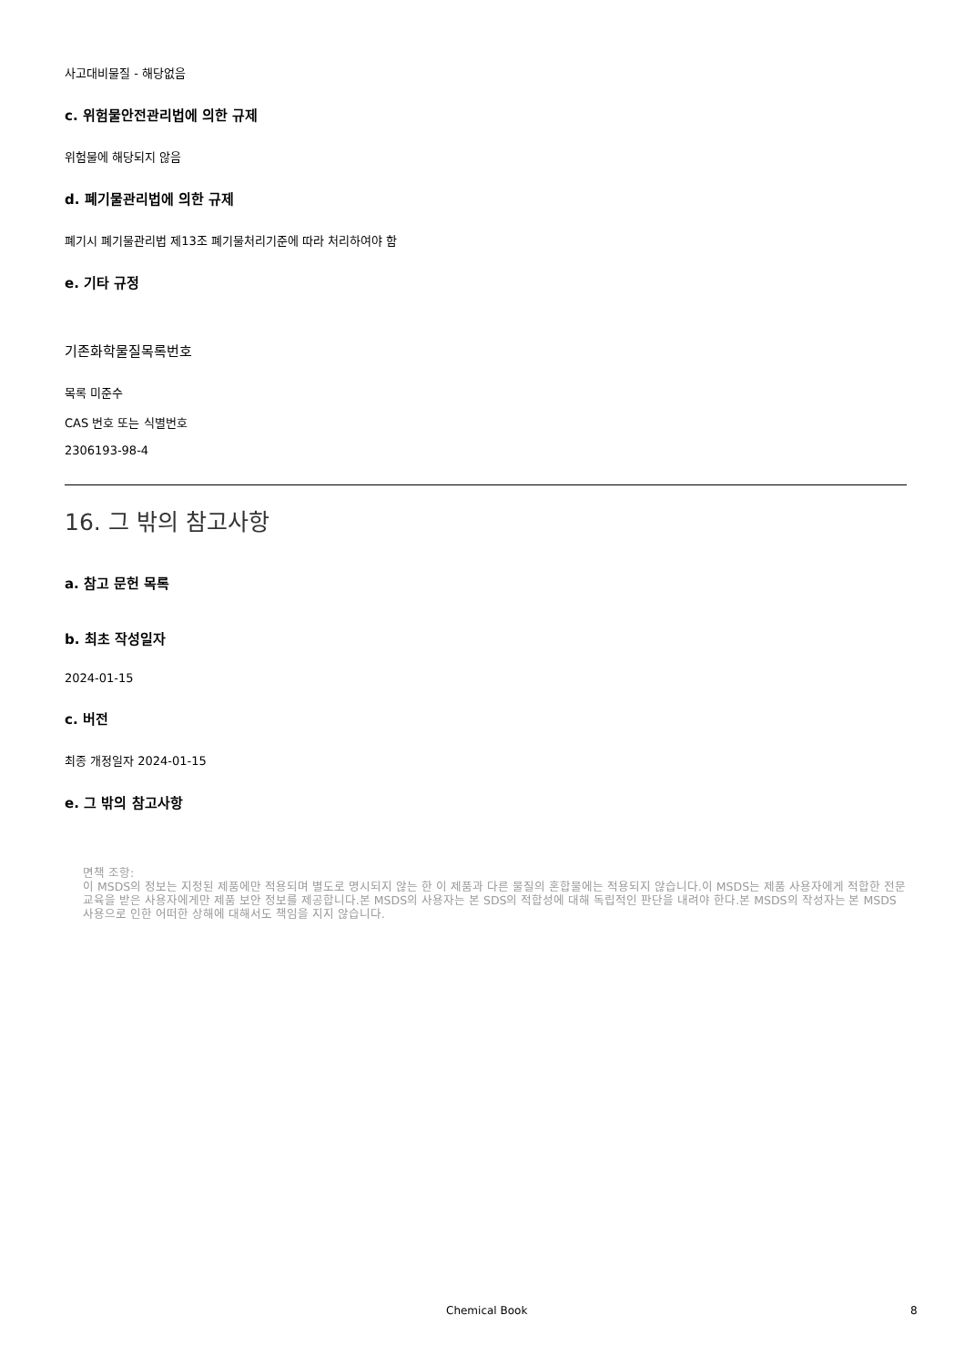사고대비물질 - 해당없음
c. 위험물안전관리법에 의한 규제
위험물에 해당되지 않음
d. 폐기물관리법에 의한 규제
폐기시 폐기물관리법 제13조 폐기물처리기준에 따라 처리하여야 함
e. 기타 규정
기존화학물질목록번호
목록 미준수
CAS 번호 또는 식별번호
2306193-98-4
16. 그 밖의 참고사항
a. 참고 문헌 목록
b. 최초 작성일자
2024-01-15
c. 버전
최종 개정일자 2024-01-15
e. 그 밖의 참고사항
면책 조항:
이 MSDS의 정보는 지정된 제품에만 적용되며 별도로 명시되지 않는 한 이 제품과 다른 물질의 혼합물에는 적용되지 않습니다.이 MSDS는 제품 사용자에게 적합한 전문 교육을 받은 사용자에게만 제품 보안 정보를 제공합니다.본 MSDS의 사용자는 본 SDS의 적합성에 대해 독립적인 판단을 내려야 한다.본 MSDS의 작성자는 본 MSDS 사용으로 인한 어떠한 상해에 대해서도 책임을 지지 않습니다.
Chemical Book 8